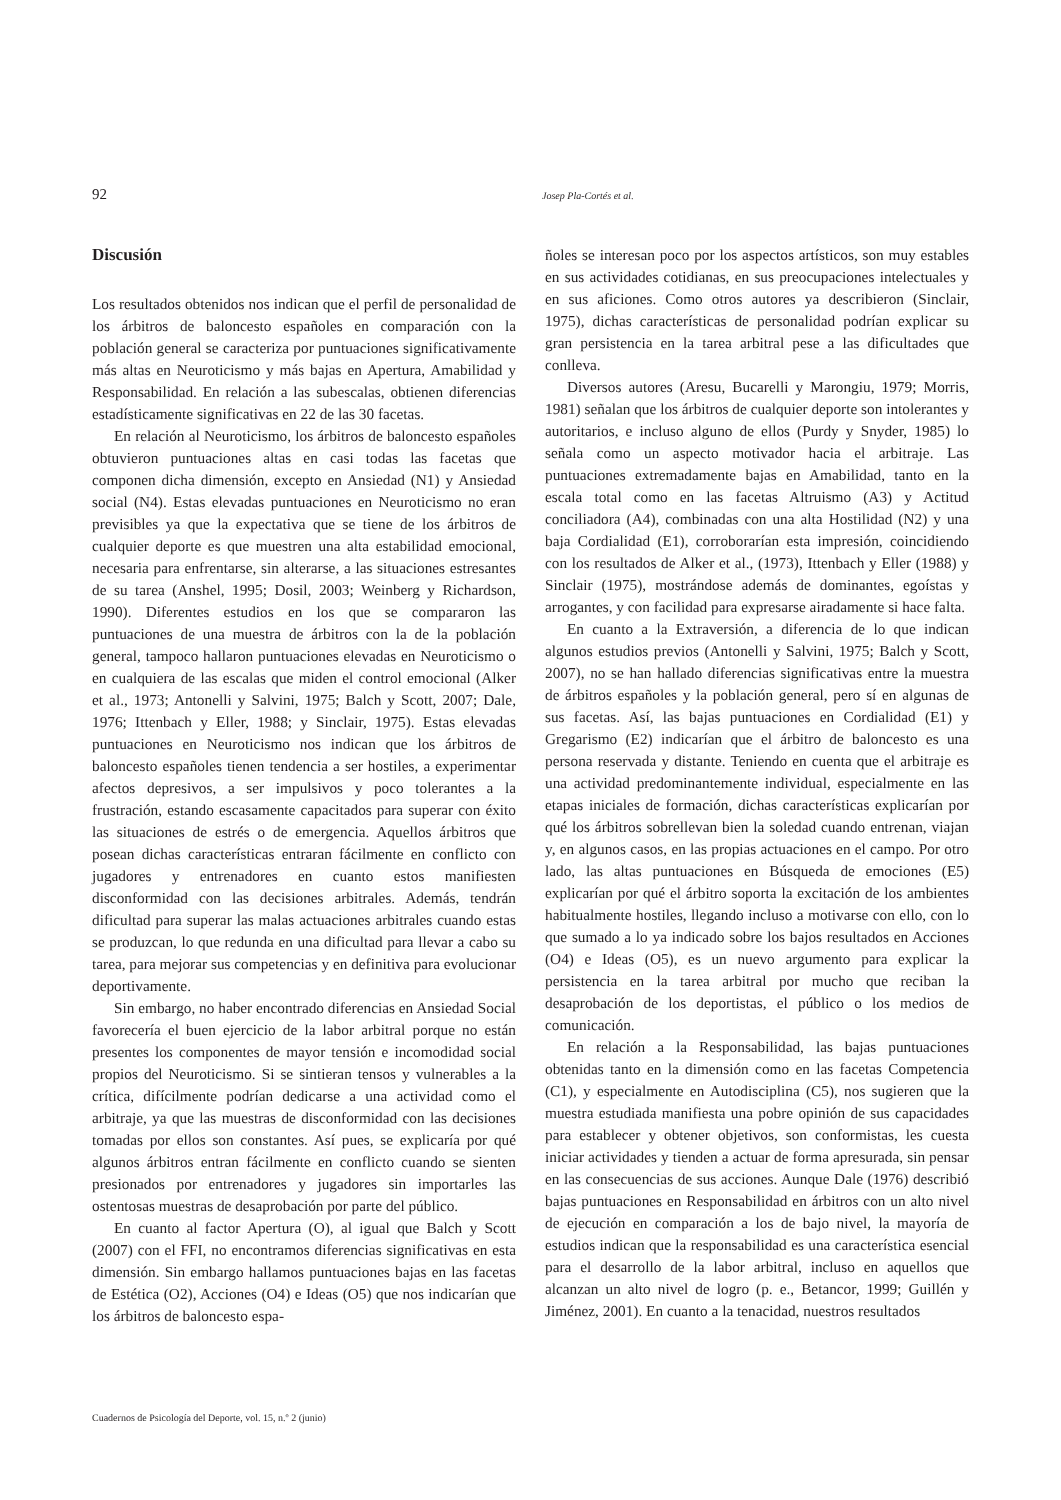92 Josep Pla-Cortés et al.
Discusión
Los resultados obtenidos nos indican que el perfil de personalidad de los árbitros de baloncesto españoles en comparación con la población general se caracteriza por puntuaciones significativamente más altas en Neuroticismo y más bajas en Apertura, Amabilidad y Responsabilidad. En relación a las subescalas, obtienen diferencias estadísticamente significativas en 22 de las 30 facetas.
En relación al Neuroticismo, los árbitros de baloncesto españoles obtuvieron puntuaciones altas en casi todas las facetas que componen dicha dimensión, excepto en Ansiedad (N1) y Ansiedad social (N4). Estas elevadas puntuaciones en Neuroticismo no eran previsibles ya que la expectativa que se tiene de los árbitros de cualquier deporte es que muestren una alta estabilidad emocional, necesaria para enfrentarse, sin alterarse, a las situaciones estresantes de su tarea (Anshel, 1995; Dosil, 2003; Weinberg y Richardson, 1990). Diferentes estudios en los que se compararon las puntuaciones de una muestra de árbitros con la de la población general, tampoco hallaron puntuaciones elevadas en Neuroticismo o en cualquiera de las escalas que miden el control emocional (Alker et al., 1973; Antonelli y Salvini, 1975; Balch y Scott, 2007; Dale, 1976; Ittenbach y Eller, 1988; y Sinclair, 1975). Estas elevadas puntuaciones en Neuroticismo nos indican que los árbitros de baloncesto españoles tienen tendencia a ser hostiles, a experimentar afectos depresivos, a ser impulsivos y poco tolerantes a la frustración, estando escasamente capacitados para superar con éxito las situaciones de estrés o de emergencia. Aquellos árbitros que posean dichas características entraran fácilmente en conflicto con jugadores y entrenadores en cuanto estos manifiesten disconformidad con las decisiones arbitrales. Además, tendrán dificultad para superar las malas actuaciones arbitrales cuando estas se produzcan, lo que redunda en una dificultad para llevar a cabo su tarea, para mejorar sus competencias y en definitiva para evolucionar deportivamente.
Sin embargo, no haber encontrado diferencias en Ansiedad Social favorecería el buen ejercicio de la labor arbitral porque no están presentes los componentes de mayor tensión e incomodidad social propios del Neuroticismo. Si se sintieran tensos y vulnerables a la crítica, difícilmente podrían dedicarse a una actividad como el arbitraje, ya que las muestras de disconformidad con las decisiones tomadas por ellos son constantes. Así pues, se explicaría por qué algunos árbitros entran fácilmente en conflicto cuando se sienten presionados por entrenadores y jugadores sin importarles las ostentosas muestras de desaprobación por parte del público.
En cuanto al factor Apertura (O), al igual que Balch y Scott (2007) con el FFI, no encontramos diferencias significativas en esta dimensión. Sin embargo hallamos puntuaciones bajas en las facetas de Estética (O2), Acciones (O4) e Ideas (O5) que nos indicarían que los árbitros de baloncesto espa-
ñoles se interesan poco por los aspectos artísticos, son muy estables en sus actividades cotidianas, en sus preocupaciones intelectuales y en sus aficiones. Como otros autores ya describieron (Sinclair, 1975), dichas características de personalidad podrían explicar su gran persistencia en la tarea arbitral pese a las dificultades que conlleva.
Diversos autores (Aresu, Bucarelli y Marongiu, 1979; Morris, 1981) señalan que los árbitros de cualquier deporte son intolerantes y autoritarios, e incluso alguno de ellos (Purdy y Snyder, 1985) lo señala como un aspecto motivador hacia el arbitraje. Las puntuaciones extremadamente bajas en Amabilidad, tanto en la escala total como en las facetas Altruismo (A3) y Actitud conciliadora (A4), combinadas con una alta Hostilidad (N2) y una baja Cordialidad (E1), corroborarían esta impresión, coincidiendo con los resultados de Alker et al., (1973), Ittenbach y Eller (1988) y Sinclair (1975), mostrándose además de dominantes, egoístas y arrogantes, y con facilidad para expresarse airadamente si hace falta.
En cuanto a la Extraversión, a diferencia de lo que indican algunos estudios previos (Antonelli y Salvini, 1975; Balch y Scott, 2007), no se han hallado diferencias significativas entre la muestra de árbitros españoles y la población general, pero sí en algunas de sus facetas. Así, las bajas puntuaciones en Cordialidad (E1) y Gregarismo (E2) indicarían que el árbitro de baloncesto es una persona reservada y distante. Teniendo en cuenta que el arbitraje es una actividad predominantemente individual, especialmente en las etapas iniciales de formación, dichas características explicarían por qué los árbitros sobrellevan bien la soledad cuando entrenan, viajan y, en algunos casos, en las propias actuaciones en el campo. Por otro lado, las altas puntuaciones en Búsqueda de emociones (E5) explicarían por qué el árbitro soporta la excitación de los ambientes habitualmente hostiles, llegando incluso a motivarse con ello, con lo que sumado a lo ya indicado sobre los bajos resultados en Acciones (O4) e Ideas (O5), es un nuevo argumento para explicar la persistencia en la tarea arbitral por mucho que reciban la desaprobación de los deportistas, el público o los medios de comunicación.
En relación a la Responsabilidad, las bajas puntuaciones obtenidas tanto en la dimensión como en las facetas Competencia (C1), y especialmente en Autodisciplina (C5), nos sugieren que la muestra estudiada manifiesta una pobre opinión de sus capacidades para establecer y obtener objetivos, son conformistas, les cuesta iniciar actividades y tienden a actuar de forma apresurada, sin pensar en las consecuencias de sus acciones. Aunque Dale (1976) describió bajas puntuaciones en Responsabilidad en árbitros con un alto nivel de ejecución en comparación a los de bajo nivel, la mayoría de estudios indican que la responsabilidad es una característica esencial para el desarrollo de la labor arbitral, incluso en aquellos que alcanzan un alto nivel de logro (p. e., Betancor, 1999; Guillén y Jiménez, 2001). En cuanto a la tenacidad, nuestros resultados
Cuadernos de Psicología del Deporte, vol. 15, n.º 2 (junio)